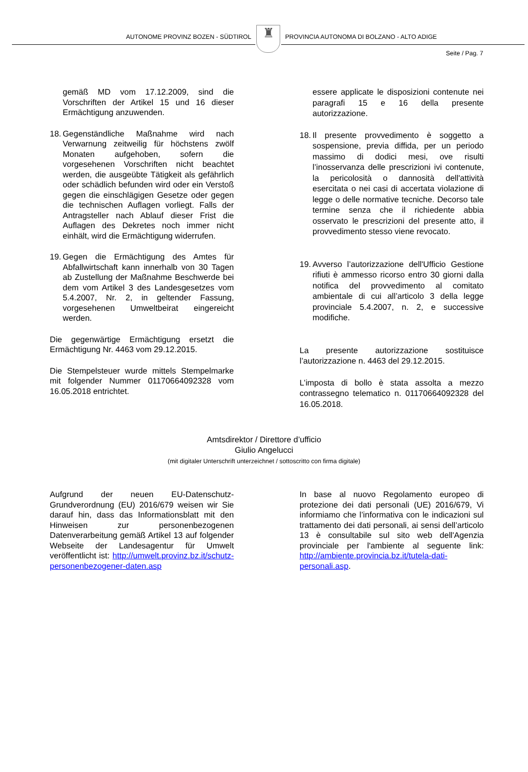AUTONOME PROVINZ BOZEN - SÜDTIROL
♜
PROVINCIA AUTONOMA DI BOLZANO - ALTO ADIGE
Seite / Pag. 7
gemäß MD vom 17.12.2009, sind die Vorschriften der Artikel 15 und 16 dieser Ermächtigung anzuwenden.
18.
Gegenständliche Maßnahme wird nach Verwarnung zeitweilig für höchstens zwölf Monaten aufgehoben, sofern die vorgesehenen Vorschriften nicht beachtet werden, die ausgeübte Tätigkeit als gefährlich oder schädlich befunden wird oder ein Verstoß gegen die einschlägigen Gesetze oder gegen die technischen Auflagen vorliegt. Falls der Antragsteller nach Ablauf dieser Frist die Auflagen des Dekretes noch immer nicht einhält, wird die Ermächtigung widerrufen.
19.
Gegen die Ermächtigung des Amtes für Abfallwirtschaft kann innerhalb von 30 Tagen ab Zustellung der Maßnahme Beschwerde bei dem vom Artikel 3 des Landesgesetzes vom 5.4.2007, Nr. 2, in geltender Fassung, vorgesehenen Umweltbeirat eingereicht werden.
Die gegenwärtige Ermächtigung ersetzt die Ermächtigung Nr. 4463 vom 29.12.2015.
Die Stempelsteuer wurde mittels Stempelmarke mit folgender Nummer 01170664092328 vom 16.05.2018 entrichtet.
essere applicate le disposizioni contenute nei paragrafi 15 e 16 della presente autorizzazione.
18.
Il presente provvedimento è soggetto a sospensione, previa diffida, per un periodo massimo di dodici mesi, ove risulti l’inosservanza delle prescrizioni ivi contenute, la pericolosità o dannosità dell'attività esercitata o nei casi di accertata violazione di legge o delle normative tecniche. Decorso tale termine senza che il richiedente abbia osservato le prescrizioni del presente atto, il provvedimento stesso viene revocato.
19.
Avverso l’autorizzazione dell'Ufficio Gestione rifiuti è ammesso ricorso entro 30 giorni dalla notifica del provvedimento al comitato ambientale di cui all’articolo 3 della legge provinciale 5.4.2007, n. 2, e successive modifiche.
La presente autorizzazione sostituisce l’autorizzazione n. 4463 del 29.12.2015.
L’imposta di bollo è stata assolta a mezzo contrassegno telematico n. 01170664092328 del 16.05.2018.
Amtsdirektor / Direttore d’ufficio
Giulio Angelucci
(mit digitaler Unterschrift unterzeichnet / sottoscritto con firma digitale)
Aufgrund der neuen EU-Datenschutz-Grundverordnung (EU) 2016/679 weisen wir Sie darauf hin, dass das Informationsblatt mit den Hinweisen zur personenbezogenen Datenverarbeitung gemäß Artikel 13 auf folgender Webseite der Landesagentur für Umwelt veröffentlicht ist: http://umwelt.provinz.bz.it/schutz-personenbezogener-daten.asp
In base al nuovo Regolamento europeo di protezione dei dati personali (UE) 2016/679, Vi informiamo che l’informativa con le indicazioni sul trattamento dei dati personali, ai sensi dell’articolo 13 è consultabile sul sito web dell'Agenzia provinciale per l'ambiente al seguente link: http://ambiente.provincia.bz.it/tutela-dati-personali.asp.